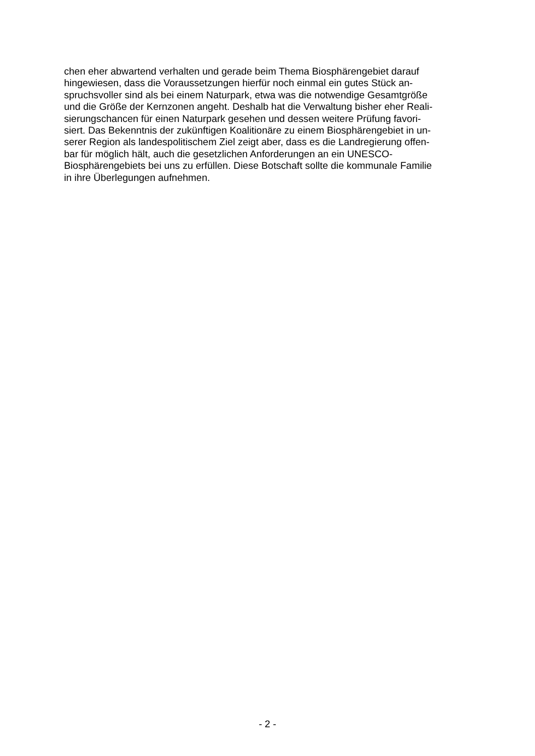chen eher abwartend verhalten und gerade beim Thema Biosphärengebiet darauf
hingewiesen, dass die Voraussetzungen hierfür noch einmal ein gutes Stück an-
spruchsvoller sind als bei einem Naturpark, etwa was die notwendige Gesamtgröße
und die Größe der Kernzonen angeht. Deshalb hat die Verwaltung bisher eher Reali-
sierungschancen für einen Naturpark gesehen und dessen weitere Prüfung favori-
siert. Das Bekenntnis der zukünftigen Koalitionäre zu einem Biosphärengebiet in un-
serer Region als landespolitischem Ziel zeigt aber, dass es die Landregierung offen-
bar für möglich hält, auch die gesetzlichen Anforderungen an ein UNESCO-
Biosphärengebiets bei uns zu erfüllen. Diese Botschaft sollte die kommunale Familie
in ihre Überlegungen aufnehmen.
- 2 -